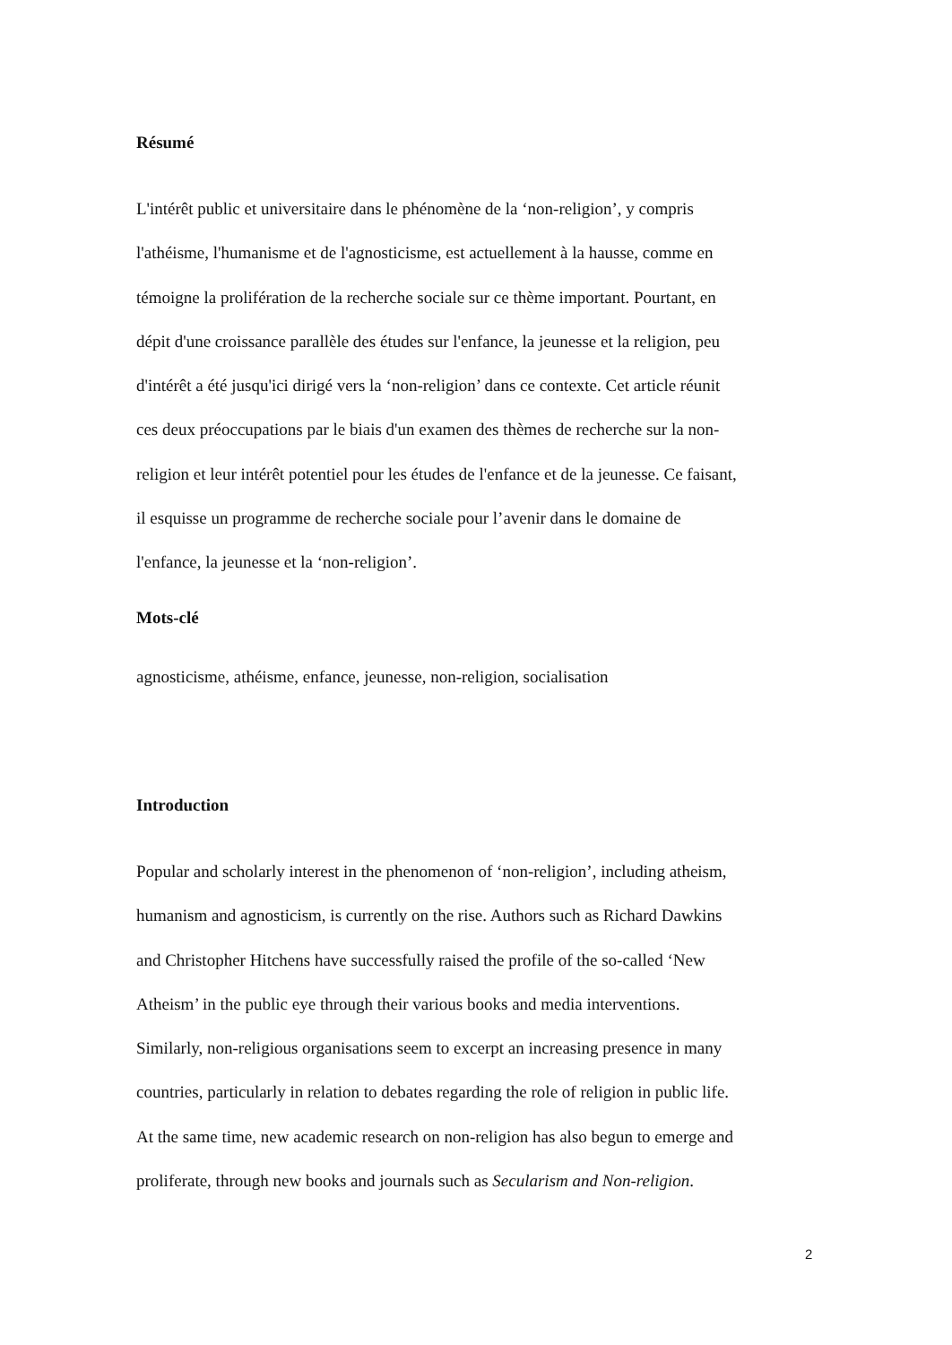Résumé
L'intérêt public et universitaire dans le phénomène de la ‘non-religion’, y compris
l'athéisme, l'humanisme et de l'agnosticisme, est actuellement à la hausse, comme en
témoigne la prolifération de la recherche sociale sur ce thème important. Pourtant, en
dépit d'une croissance parallèle des études sur l'enfance, la jeunesse et la religion, peu
d'intérêt a été jusqu'ici dirigé vers la ‘non-religion’ dans ce contexte. Cet article réunit
ces deux préoccupations par le biais d'un examen des thèmes de recherche sur la non-
religion et leur intérêt potentiel pour les études de l'enfance et de la jeunesse. Ce faisant,
il esquisse un programme de recherche sociale pour l’avenir dans le domaine de
l'enfance, la jeunesse et la ‘non-religion’.
Mots-clé
agnosticisme, athéisme, enfance, jeunesse, non-religion, socialisation
Introduction
Popular and scholarly interest in the phenomenon of ‘non-religion’, including atheism,
humanism and agnosticism, is currently on the rise. Authors such as Richard Dawkins
and Christopher Hitchens have successfully raised the profile of the so-called ‘New
Atheism’ in the public eye through their various books and media interventions.
Similarly, non-religious organisations seem to excerpt an increasing presence in many
countries, particularly in relation to debates regarding the role of religion in public life.
At the same time, new academic research on non-religion has also begun to emerge and
proliferate, through new books and journals such as Secularism and Non-religion.
2